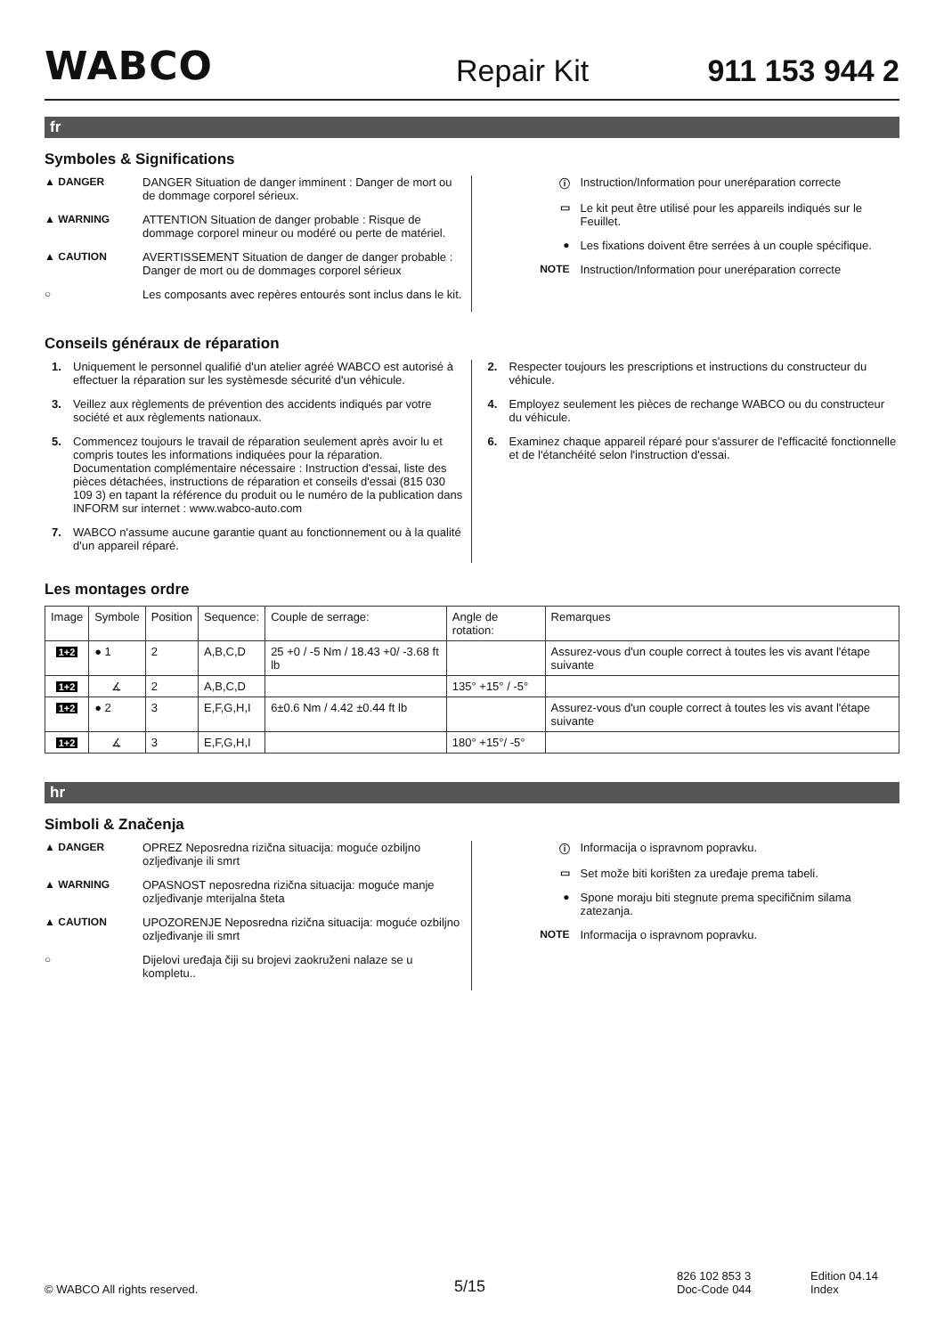WABCO
Repair Kit
911 153 944 2
fr
Symboles & Significations
▲ DANGER DANGER Situation de danger imminent : Danger de mort ou de dommage corporel sérieux.
▲ WARNING ATTENTION Situation de danger probable : Risque de dommage corporel mineur ou modéré ou perte de matériel.
▲ CAUTION AVERTISSEMENT Situation de danger de danger probable : Danger de mort ou de dommages corporel sérieux
○ Les composants avec repères entourés sont inclus dans le kit.
ⓘ Instruction/Information pour uneréparation correcte
▭ Le kit peut être utilisé pour les appareils indiqués sur le Feuillet.
● Les fixations doivent être serrées à un couple spécifique.
NOTE Instruction/Information pour uneréparation correcte
Conseils généraux de réparation
1. Uniquement le personnel qualifié d'un atelier agréé WABCO est autorisé à effectuer la réparation sur les systèmesde sécurité d'un véhicule.
3. Veillez aux règlements de prévention des accidents indiqués par votre société et aux règlements nationaux.
5. Commencez toujours le travail de réparation seulement après avoir lu et compris toutes les informations indiquées pour la réparation. Documentation complémentaire nécessaire : Instruction d'essai, liste des pièces détachées, instructions de réparation et conseils d'essai (815 030 109 3) en tapant la référence du produit ou le numéro de la publication dans INFORM sur internet : www.wabco-auto.com
7. WABCO n'assume aucune garantie quant au fonctionnement ou à la qualité d'un appareil réparé.
2. Respecter toujours les prescriptions et instructions du constructeur du véhicule.
4. Employez seulement les pièces de rechange WABCO ou du constructeur du véhicule.
6. Examinez chaque appareil réparé pour s'assurer de l'efficacité fonctionnelle et de l'étanchéité selon l'instruction d'essai.
Les montages ordre
| Image | Symbole | Position | Sequence: | Couple de serrage: | Angle de rotation: | Remarques |
| 1+2 | ● 1 | 2 | A,B,C,D | 25 +0 / -5 Nm / 18.43 +0/ -3.68 ft lb | | Assurez-vous d'un couple correct à toutes les vis avant l'étape suivante |
| 1+2 | ∡ | 2 | A,B,C,D | | 135° +15° / -5° | |
| 1+2 | ● 2 | 3 | E,F,G,H,I | 6±0.6 Nm / 4.42 ±0.44 ft lb | | Assurez-vous d'un couple correct à toutes les vis avant l'étape suivante |
| 1+2 | ∡ | 3 | E,F,G,H,I | | 180° +15°/ -5° | |
hr
Simboli & Značenja
▲ DANGER OPREZ Neposredna rizična situacija: moguće ozbiljno ozljeđivanje ili smrt
▲ WARNING OPASNOST neposredna rizična situacija: moguće manje ozljeđivanje mterijalna šteta
▲ CAUTION UPOZORENJE Neposredna rizična situacija: moguće ozbiljno ozljeđivanje ili smrt
○ Dijelovi uređaja čiji su brojevi zaokruženi nalaze se u kompletu..
ⓘ Informacija o ispravnom popravku.
▭ Set može biti korišten za uređaje prema tabeli.
● Spone moraju biti stegnute prema specifičnim silama zatezanja.
NOTE Informacija o ispravnom popravku.
© WABCO All rights reserved.
5/15
826 102 853 3
Doc-Code 044
Edition 04.14
Index